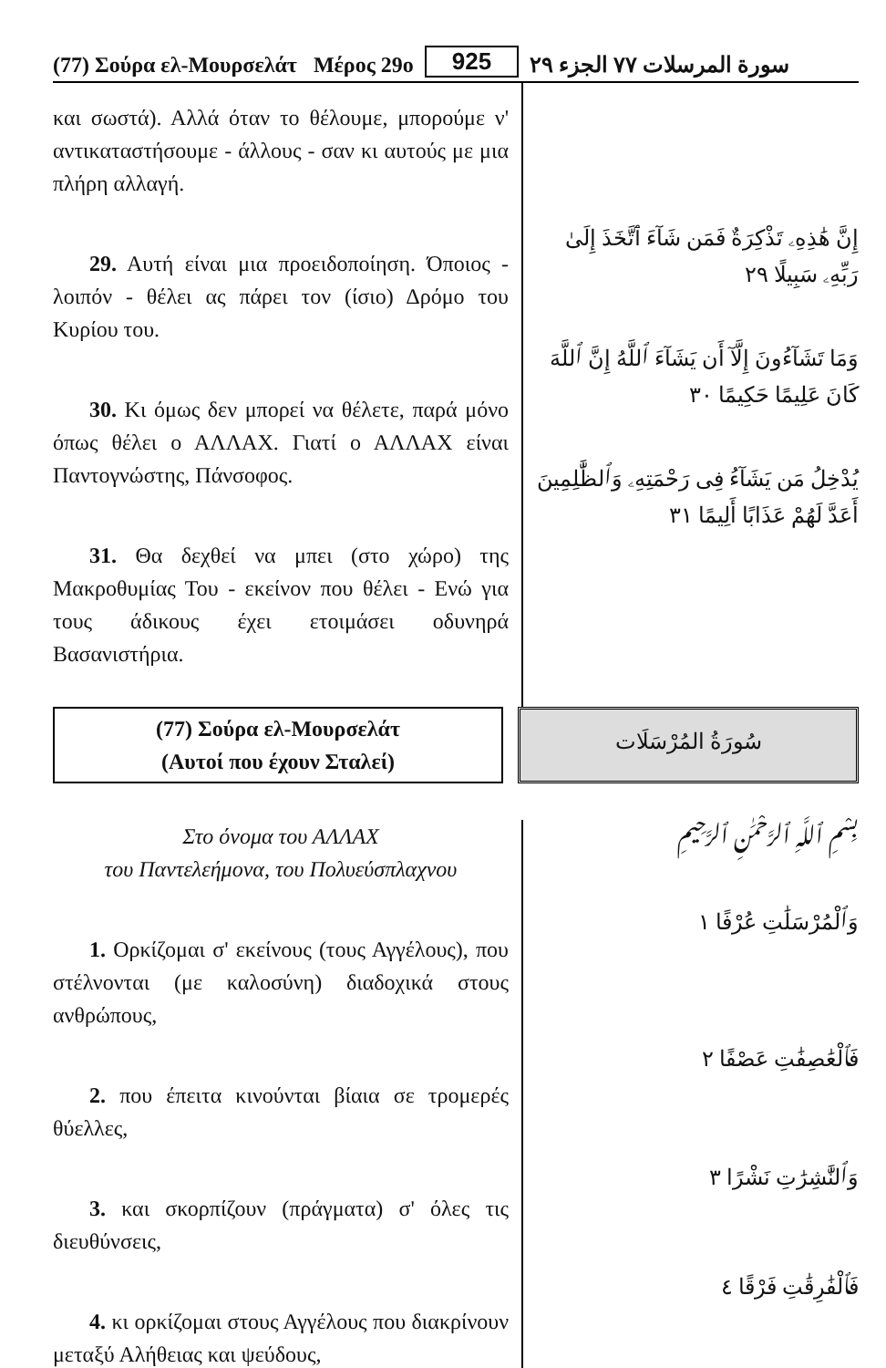(77) Σούρα ελ-Μουρσελάτ Μέρος 29ο 925 سورة المرسلات ٧٧ الجزء ٢٩
και σωστά). Αλλά όταν το θέλουμε, μπορούμε ν' αντικαταστήσουμε - άλλους - σαν κι αυτούς με μια πλήρη αλλαγή.
29. Αυτή είναι μια προειδοποίηση. Όποιος - λοιπόν - θέλει ας πάρει τον (ίσιο) Δρόμο του Κυρίου του.
30. Κι όμως δεν μπορεί να θέλετε, παρά μόνο όπως θέλει ο ΑΛΛΑΧ. Γιατί ο ΑΛΛΑΧ είναι Παντογνώστης, Πάνσοφος.
31. Θα δεχθεί να μπει (στο χώρο) της Μακροθυμίας Του - εκείνον που θέλει - Ενώ για τους άδικους έχει ετοιμάσει οδυνηρά Βασανιστήρια.
إِنَّ هَٰذِهِۦ تَذْكِرَةٌ فَمَن شَآءَ ٱتَّخَذَ إِلَىٰ رَبِّهِۦ سَبِيلًا ٢٩
وَمَا تَشَآءُونَ إِلَّآ أَن يَشَآءَ ٱللَّهُ إِنَّ ٱللَّهَ كَانَ عَلِيمًا حَكِيمًا ٣٠
يُدْخِلُ مَن يَشَآءُ فِى رَحْمَتِهِۦ وَٱلظَّٰلِمِينَ أَعَدَّ لَهُمْ عَذَابًا أَلِيمًا ٣١
(77) Σούρα ελ-Μουρσελάτ
(Αυτοί που έχουν Σταλεί)
سُورَةُ المُرْسَلَات
Στο όνομα του ΑΛΛΑΧ
του Παντελεήμονα, του Πολυεύσπλαχνου
1. Ορκίζομαι σ' εκείνους (τους Αγγέλους), που στέλνονται (με καλοσύνη) διαδοχικά στους ανθρώπους,
2. που έπειτα κινούνται βίαια σε τρομερές θύελλες,
3. και σκορπίζουν (πράγματα) σ' όλες τις διευθύνσεις,
4. κι ορκίζομαι στους Αγγέλους που διακρίνουν μεταξύ Αλήθειας και ψεύδους,
بِسْمِ ٱللَّهِ ٱلرَّحْمَٰنِ ٱلرَّحِيمِ
وَٱلْمُرْسَلَٰتِ عُرْفًا ١
فَٱلْعَٰصِفَٰتِ عَصْفًا ٢
وَٱلنَّٰشِرَٰتِ نَشْرًا ٣
فَٱلْفَٰرِقَٰتِ فَرْقًا ٤